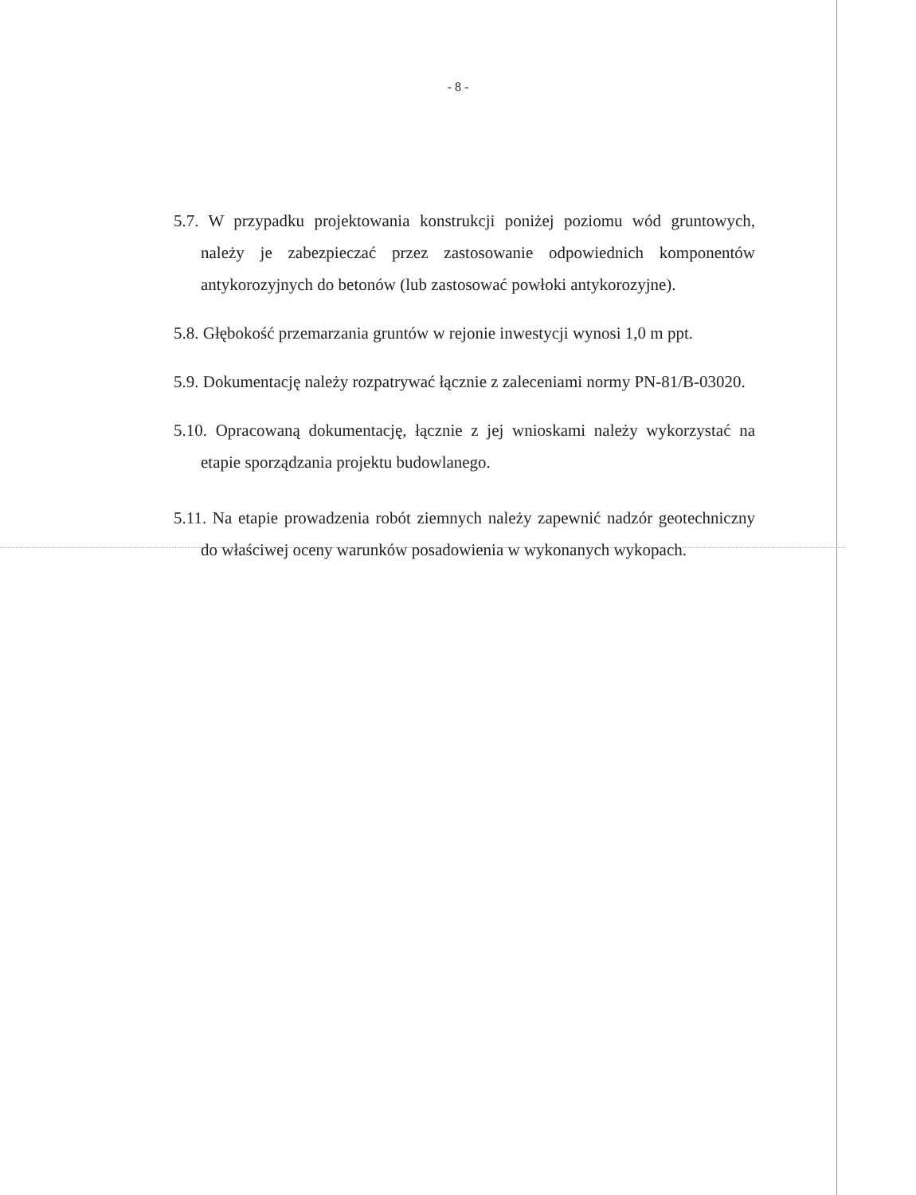- 8 -
5.7. W przypadku projektowania konstrukcji poniżej poziomu wód gruntowych, należy je zabezpieczać przez zastosowanie odpowiednich komponentów antykorozyjnych do betonów (lub zastosować powłoki antykorozyjne).
5.8. Głębokość przemarzania gruntów w rejonie inwestycji wynosi 1,0 m ppt.
5.9. Dokumentację należy rozpatrywać łącznie z zaleceniami normy PN-81/B-03020.
5.10. Opracowaną dokumentację, łącznie z jej wnioskami należy wykorzystać na etapie sporządzania projektu budowlanego.
5.11. Na etapie prowadzenia robót ziemnych należy zapewnić nadzór geotechniczny do właściwej oceny warunków posadowienia w wykonanych wykopach.